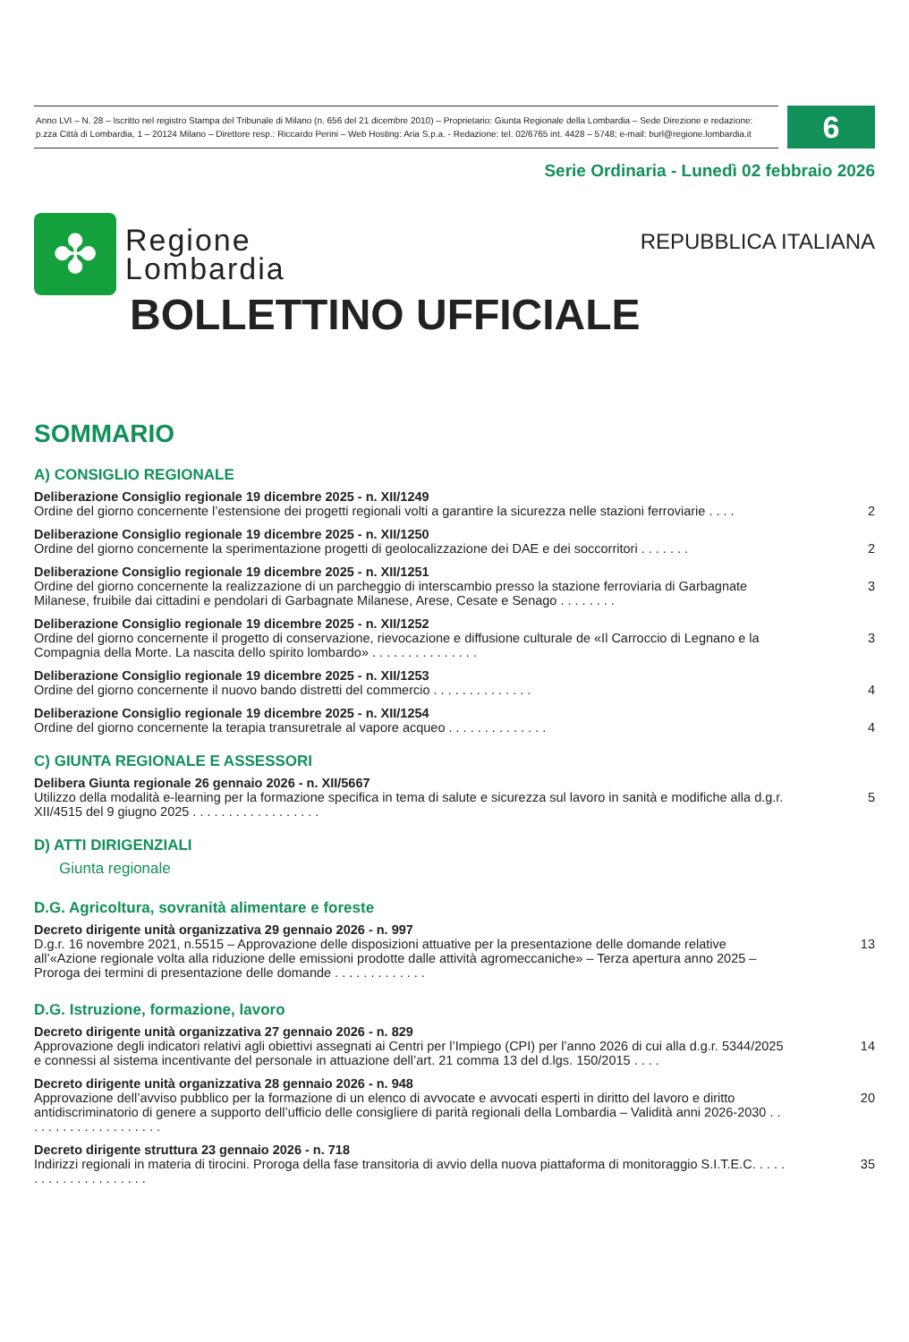Anno LVI – N. 28 – Iscritto nel registro Stampa del Tribunale di Milano (n. 656 del 21 dicembre 2010) – Proprietario: Giunta Regionale della Lombardia – Sede Direzione e redazione: p.zza Città di Lombardia, 1 – 20124 Milano – Direttore resp.: Riccardo Perini – Web Hosting: Aria S.p.a. - Redazione: tel. 02/6765 int. 4428 – 5748; e-mail: burl@regione.lombardia.it
6
Serie Ordinaria - Lunedì 02 febbraio 2026
✤
Regione
Lombardia
REPUBBLICA ITALIANA
BOLLETTINO UFFICIALE
SOMMARIO
A) CONSIGLIO REGIONALE
Deliberazione Consiglio regionale 19 dicembre 2025 - n. XII/1249
Ordine del giorno concernente l’estensione dei progetti regionali volti a garantire la sicurezza nelle stazioni ferroviarie . . . . 2
Deliberazione Consiglio regionale 19 dicembre 2025 - n. XII/1250
Ordine del giorno concernente la sperimentazione progetti di geolocalizzazione dei DAE e dei soccorritori . . . . . . . 2
Deliberazione Consiglio regionale 19 dicembre 2025 - n. XII/1251
Ordine del giorno concernente la realizzazione di un parcheggio di interscambio presso la stazione ferroviaria di Garbagnate Milanese, fruibile dai cittadini e pendolari di Garbagnate Milanese, Arese, Cesate e Senago . . . . . . . . 3
Deliberazione Consiglio regionale 19 dicembre 2025 - n. XII/1252
Ordine del giorno concernente il progetto di conservazione, rievocazione e diffusione culturale de «Il Carroccio di Legnano e la Compagnia della Morte. La nascita dello spirito lombardo» . . . . . . . . . . . . . . . 3
Deliberazione Consiglio regionale 19 dicembre 2025 - n. XII/1253
Ordine del giorno concernente il nuovo bando distretti del commercio . . . . . . . . . . . . . . 4
Deliberazione Consiglio regionale 19 dicembre 2025 - n. XII/1254
Ordine del giorno concernente la terapia transuretrale al vapore acqueo . . . . . . . . . . . . . . 4
C) GIUNTA REGIONALE E ASSESSORI
Delibera Giunta regionale 26 gennaio 2026 - n. XII/5667
Utilizzo della modalità e-learning per la formazione specifica in tema di salute e sicurezza sul lavoro in sanità e modifiche alla d.g.r. XII/4515 del 9 giugno 2025 . . . . . . . . . . . . . . . . . . 5
D) ATTI DIRIGENZIALI
Giunta regionale
D.G. Agricoltura, sovranità alimentare e foreste
Decreto dirigente unità organizzativa 29 gennaio 2026 - n. 997
D.g.r. 16 novembre 2021, n.5515 – Approvazione delle disposizioni attuative per la presentazione delle domande relative all’«Azione regionale volta alla riduzione delle emissioni prodotte dalle attività agromeccaniche» – Terza apertura anno 2025 – Proroga dei termini di presentazione delle domande . . . . . . . . . . . . . 13
D.G. Istruzione, formazione, lavoro
Decreto dirigente unità organizzativa 27 gennaio 2026 - n. 829
Approvazione degli indicatori relativi agli obiettivi assegnati ai Centri per l’Impiego (CPI) per l’anno 2026 di cui alla d.g.r. 5344/2025 e connessi al sistema incentivante del personale in attuazione dell’art. 21 comma 13 del d.lgs. 150/2015 . . . . 14
Decreto dirigente unità organizzativa 28 gennaio 2026 - n. 948
Approvazione dell’avviso pubblico per la formazione di un elenco di avvocate e avvocati esperti in diritto del lavoro e diritto antidiscriminatorio di genere a supporto dell’ufficio delle consigliere di parità regionali della Lombardia – Validità anni 2026-2030 . . . . . . . . . . . . . . . . . . . . 20
Decreto dirigente struttura 23 gennaio 2026 - n. 718
Indirizzi regionali in materia di tirocini. Proroga della fase transitoria di avvio della nuova piattaforma di monitoraggio S.I.T.E.C. . . . . . . . . . . . . . . . . . . . . 35